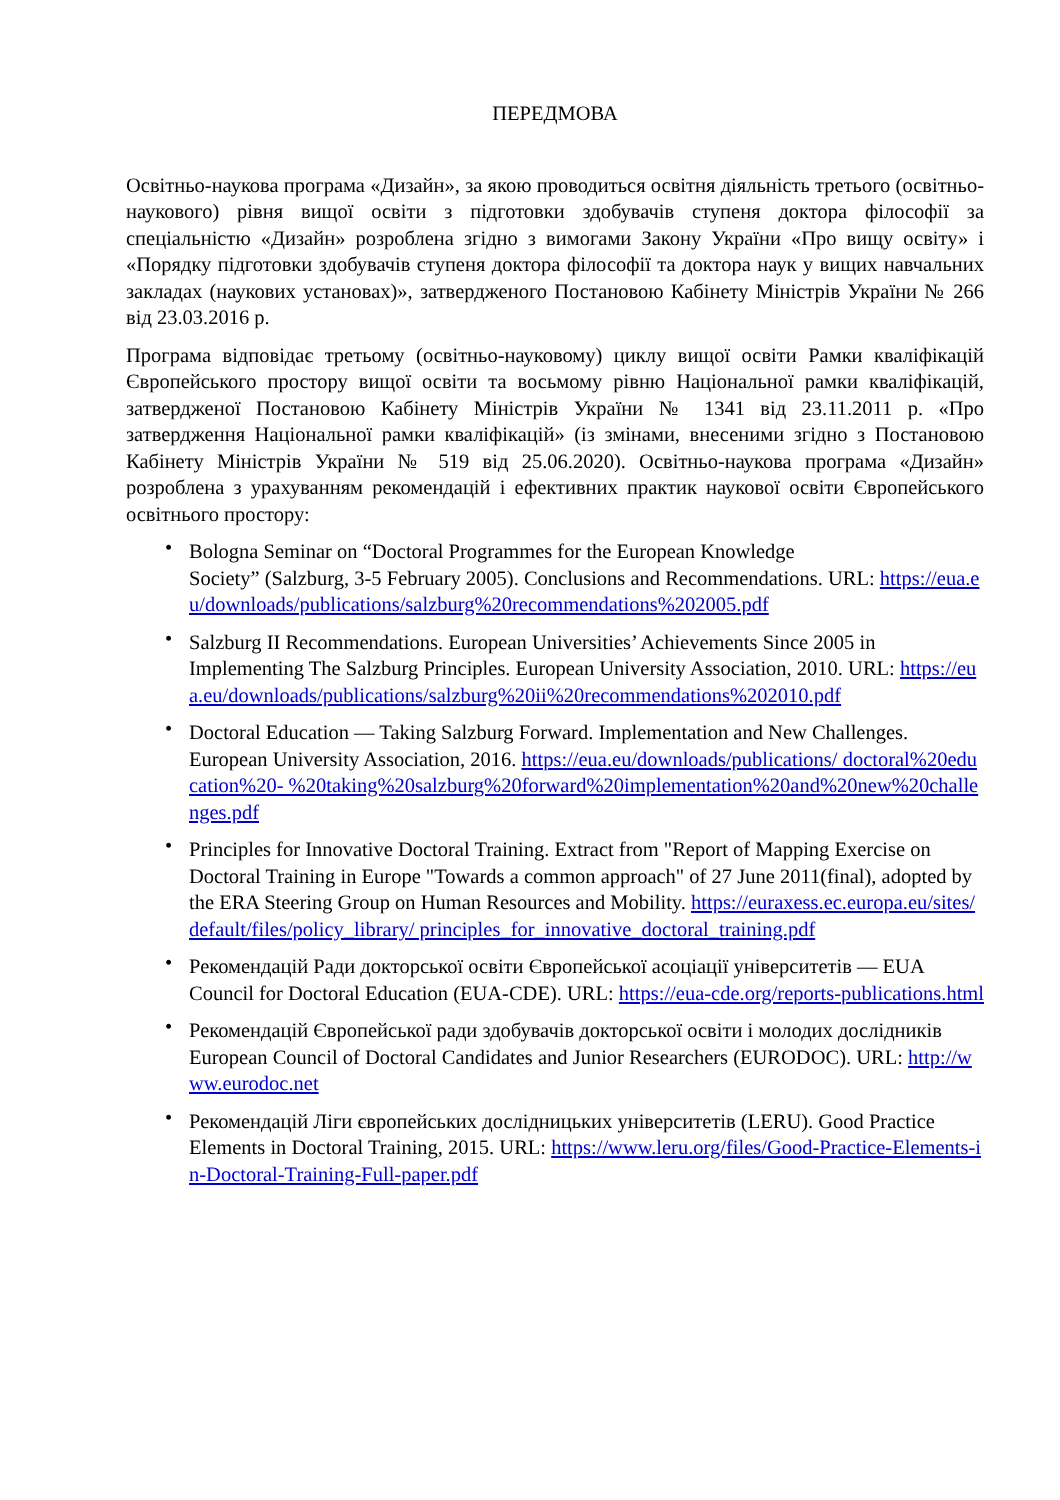ПЕРЕДМОВА
Освітньо-наукова програма «Дизайн», за якою проводиться освітня діяльність третього (освітньо-наукового) рівня вищої освіти з підготовки здобувачів ступеня доктора філософії за спеціальністю «Дизайн» розроблена згідно з вимогами Закону України «Про вищу освіту» і «Порядку підготовки здобувачів ступеня доктора філософії та доктора наук у вищих навчальних закладах (наукових установах)», затвердженого Постановою Кабінету Міністрів України № 266 від 23.03.2016 р.
Програма відповідає третьому (освітньо-науковому) циклу вищої освіти Рамки кваліфікацій Європейського простору вищої освіти та восьмому рівню Національної рамки кваліфікацій, затвердженої Постановою Кабінету Міністрів України № 1341 від 23.11.2011 р. «Про затвердження Національної рамки кваліфікацій» (із змінами, внесеними згідно з Постановою Кабінету Міністрів України № 519 від 25.06.2020). Освітньо-наукова програма «Дизайн» розроблена з урахуванням рекомендацій і ефективних практик наукової освіти Європейського освітнього простору:
• Bologna Seminar on “Doctoral Programmes for the European Knowledge
Society” (Salzburg, 3-5 February 2005). Conclusions and Recommendations. URL: https://eua.eu/downloads/publications/salzburg%20recommendations%202005.pdf
• Salzburg II Recommendations. European Universities’ Achievements Since 2005 in Implementing The Salzburg Principles. European University Association, 2010. URL: https://eua.eu/downloads/publications/salzburg%20ii%20recommendations%202010.pdf
• Doctoral Education — Taking Salzburg Forward. Implementation and New Challenges. European University Association, 2016. https://eua.eu/downloads/publications/ doctoral%20education%20- %20taking%20salzburg%20forward%20implementation%20and%20new%20challenges.pdf
• Principles for Innovative Doctoral Training. Extract from "Report of Mapping Exercise on Doctoral Training in Europe "Towards a common approach" of 27 June 2011(final), adopted by the ERA Steering Group on Human Resources and Mobility. https://euraxess.ec.europa.eu/sites/default/files/policy_library/ principles_for_innovative_doctoral_training.pdf
• Рекомендацій Ради докторської освіти Європейської асоціації університетів — EUA Council for Doctoral Education (EUA-CDE). URL: https://eua-cde.org/reports-publications.html
• Рекомендацій Європейської ради здобувачів докторської освіти і молодих дослідників European Council of Doctoral Candidates and Junior Researchers (EURODOC). URL: http://www.eurodoc.net
• Рекомендацій Ліги європейських дослідницьких університетів (LERU). Good Practice Elements in Doctoral Training, 2015. URL: https://www.leru.org/files/Good-Practice-Elements-in-Doctoral-Training-Full-paper.pdf